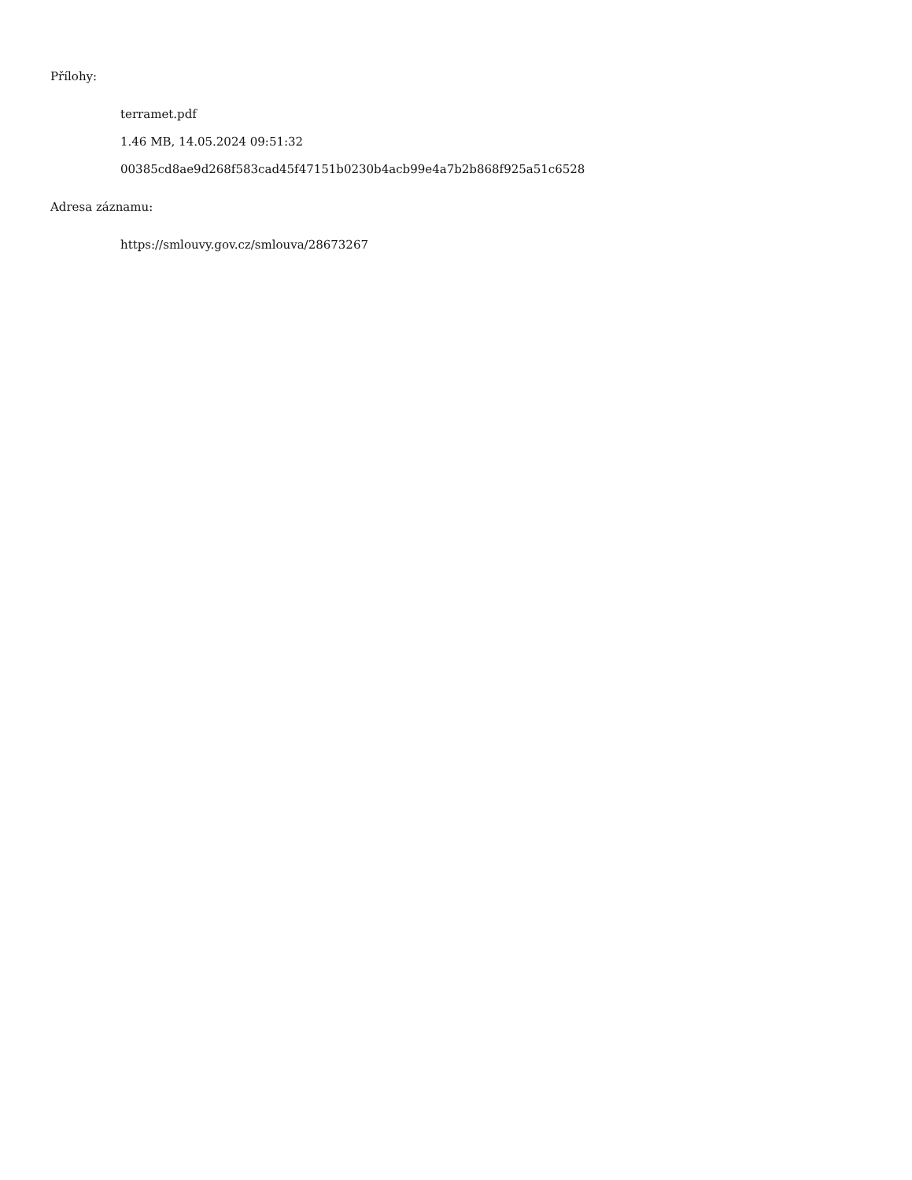Přílohy:
terramet.pdf
1.46 MB, 14.05.2024 09:51:32
00385cd8ae9d268f583cad45f47151b0230b4acb99e4a7b2b868f925a51c6528
Adresa záznamu:
https://smlouvy.gov.cz/smlouva/28673267